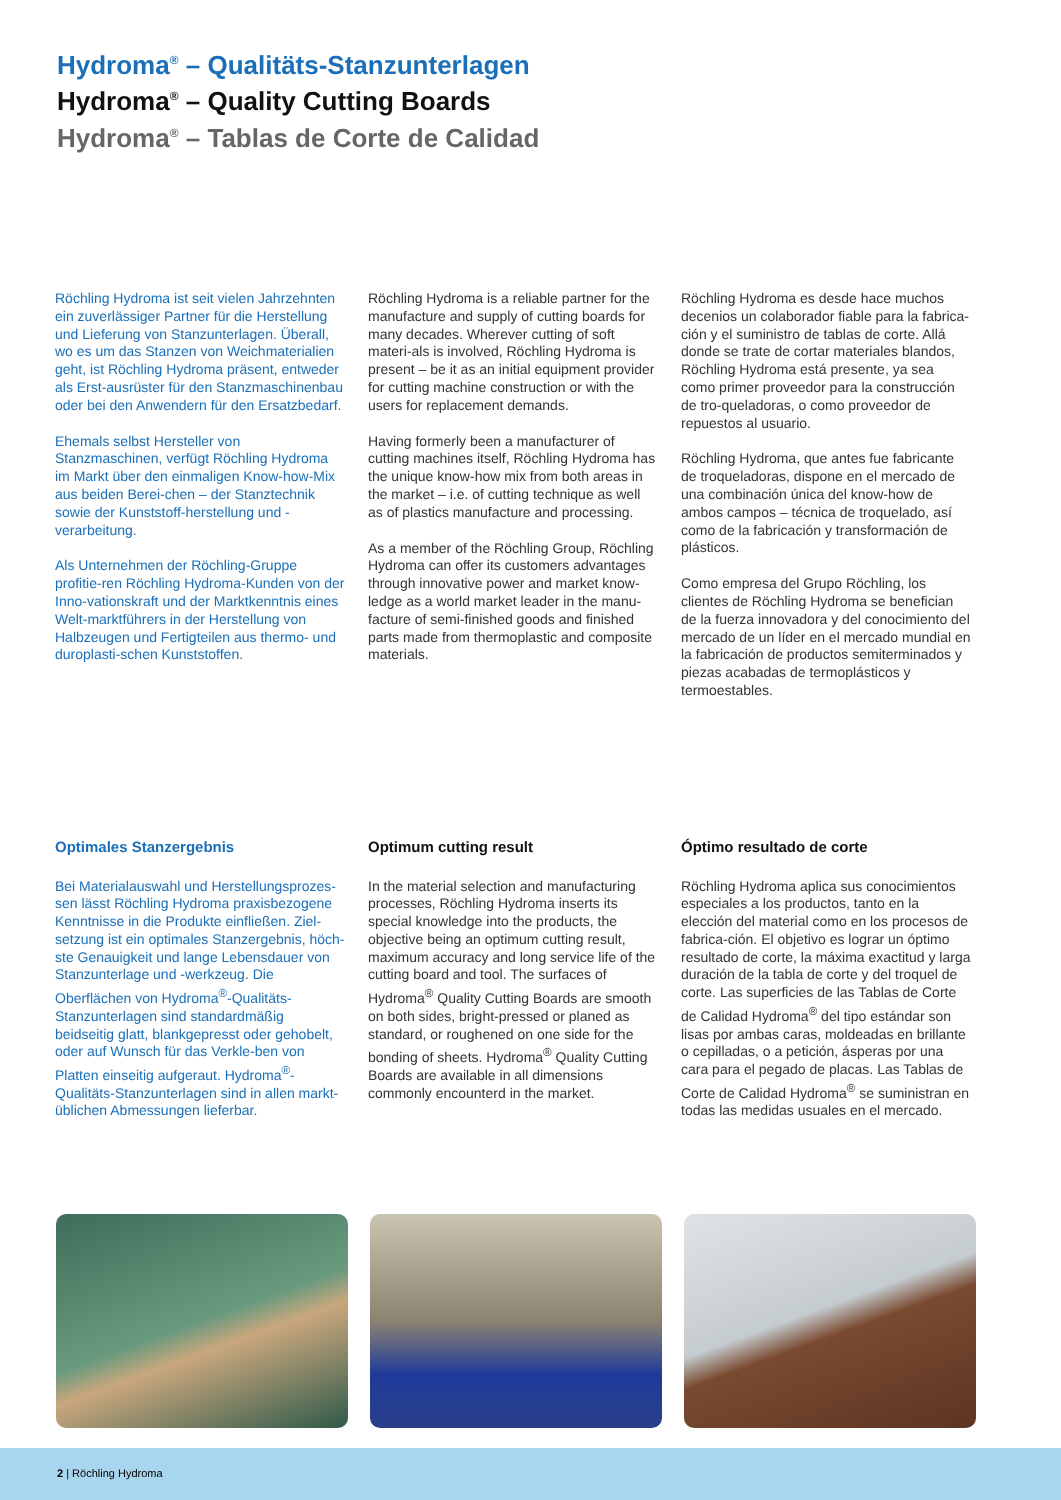Hydroma<sup>®</sup> – Qualitäts-Stanzunterlagen
Hydroma<sup>®</sup> – Quality Cutting Boards
Hydroma<sup>®</sup> – Tablas de Corte de Calidad
Röchling Hydroma ist seit vielen Jahrzehnten ein zuverlässiger Partner für die Herstellung und Lieferung von Stanzunterlagen. Überall, wo es um das Stanzen von Weichmaterialien geht, ist Röchling Hydroma präsent, entweder als Erst-ausrüster für den Stanzmaschinenbau oder bei den Anwendern für den Ersatzbedarf.
Ehemals selbst Hersteller von Stanzmaschinen, verfügt Röchling Hydroma im Markt über den einmaligen Know-how-Mix aus beiden Berei-chen – der Stanztechnik sowie der Kunststoff-herstellung und -verarbeitung.
Als Unternehmen der Röchling-Gruppe profitie-ren Röchling Hydroma-Kunden von der Inno-vationskraft und der Marktkenntnis eines Welt-marktführers in der Herstellung von Halbzeugen und Fertigteilen aus thermo- und duroplasti-schen Kunststoffen.
Röchling Hydroma is a reliable partner for the manufacture and supply of cutting boards for many decades. Wherever cutting of soft materi-als is involved, Röchling Hydroma is present – be it as an initial equipment provider for cutting machine construction or with the users for replacement demands.
Having formerly been a manufacturer of cutting machines itself, Röchling Hydroma has the unique know-how mix from both areas in the market – i.e. of cutting technique as well as of plastics manufacture and processing.
As a member of the Röchling Group, Röchling Hydroma can offer its customers advantages through innovative power and market know-ledge as a world market leader in the manu-facture of semi-finished goods and finished parts made from thermoplastic and composite materials.
Röchling Hydroma es desde hace muchos decenios un colaborador fiable para la fabrica-ción y el suministro de tablas de corte. Allá donde se trate de cortar materiales blandos, Röchling Hydroma está presente, ya sea como primer proveedor para la construcción de tro-queladoras, o como proveedor de repuestos al usuario.
Röchling Hydroma, que antes fue fabricante de troqueladoras, dispone en el mercado de una combinación única del know-how de ambos campos – técnica de troquelado, así como de la fabricación y transformación de plásticos.
Como empresa del Grupo Röchling, los clientes de Röchling Hydroma se benefician de la fuerza innovadora y del conocimiento del mercado de un líder en el mercado mundial en la fabricación de productos semiterminados y piezas acabadas de termoplásticos y termoestables.
Optimales Stanzergebnis
Bei Materialauswahl und Herstellungsprozes-sen lässt Röchling Hydroma praxisbezogene Kenntnisse in die Produkte einfließen. Ziel-setzung ist ein optimales Stanzergebnis, höch-ste Genauigkeit und lange Lebensdauer von Stanzunterlage und -werkzeug. Die Oberflächen von Hydroma<sup>®</sup>-Qualitäts-Stanzunterlagen sind standardmäßig beidseitig glatt, blankgepresst oder gehobelt, oder auf Wunsch für das Verkle-ben von Platten einseitig aufgeraut. Hydroma<sup>®</sup>-Qualitäts-Stanzunterlagen sind in allen markt-üblichen Abmessungen lieferbar.
Optimum cutting result
In the material selection and manufacturing processes, Röchling Hydroma inserts its special knowledge into the products, the objective being an optimum cutting result, maximum accuracy and long service life of the cutting board and tool. The surfaces of Hydroma<sup>®</sup> Quality Cutting Boards are smooth on both sides, bright-pressed or planed as standard, or roughened on one side for the bonding of sheets. Hydroma<sup>®</sup> Quality Cutting Boards are available in all dimensions commonly encounterd in the market.
Óptimo resultado de corte
Röchling Hydroma aplica sus conocimientos especiales a los productos, tanto en la elección del material como en los procesos de fabrica-ción. El objetivo es lograr un óptimo resultado de corte, la máxima exactitud y larga duración de la tabla de corte y del troquel de corte. Las superficies de las Tablas de Corte de Calidad Hydroma<sup>®</sup> del tipo estándar son lisas por ambas caras, moldeadas en brillante o cepilladas, o a petición, ásperas por una cara para el pegado de placas. Las Tablas de Corte de Calidad Hydroma<sup>®</sup> se suministran en todas las medidas usuales en el mercado.
2 | Röchling Hydroma